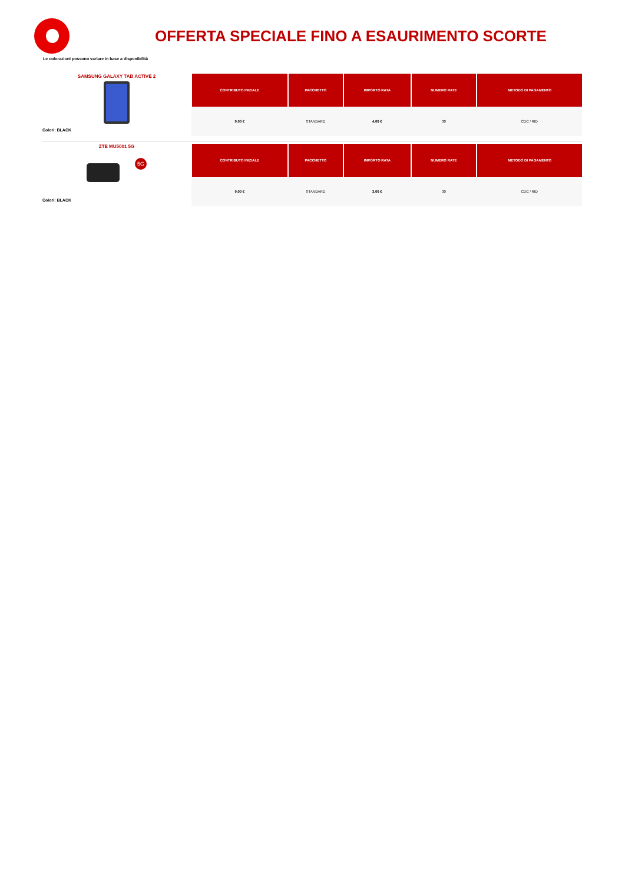OFFERTA SPECIALE FINO A ESAURIMENTO SCORTE
Le colorazioni possono variare in base a disponibilità
SAMSUNG GALAXY TAB ACTIVE 2
Colori: BLACK
| CONTRIBUTO INIZIALE | PACCHETTO | IMPORTO RATA | NUMERO RATE | METODO DI PAGAMENTO |
| --- | --- | --- | --- | --- |
| 0,00 € | STANDARD | 4,00 € | 30 | CDC / RID |
ZTE MU5001 5G
5G
Colori: BLACK
| CONTRIBUTO INIZIALE | PACCHETTO | IMPORTO RATA | NUMERO RATE | METODO DI PAGAMENTO |
| --- | --- | --- | --- | --- |
| 0,00 € | STANDARD | 3,00 € | 30 | CDC / RID |